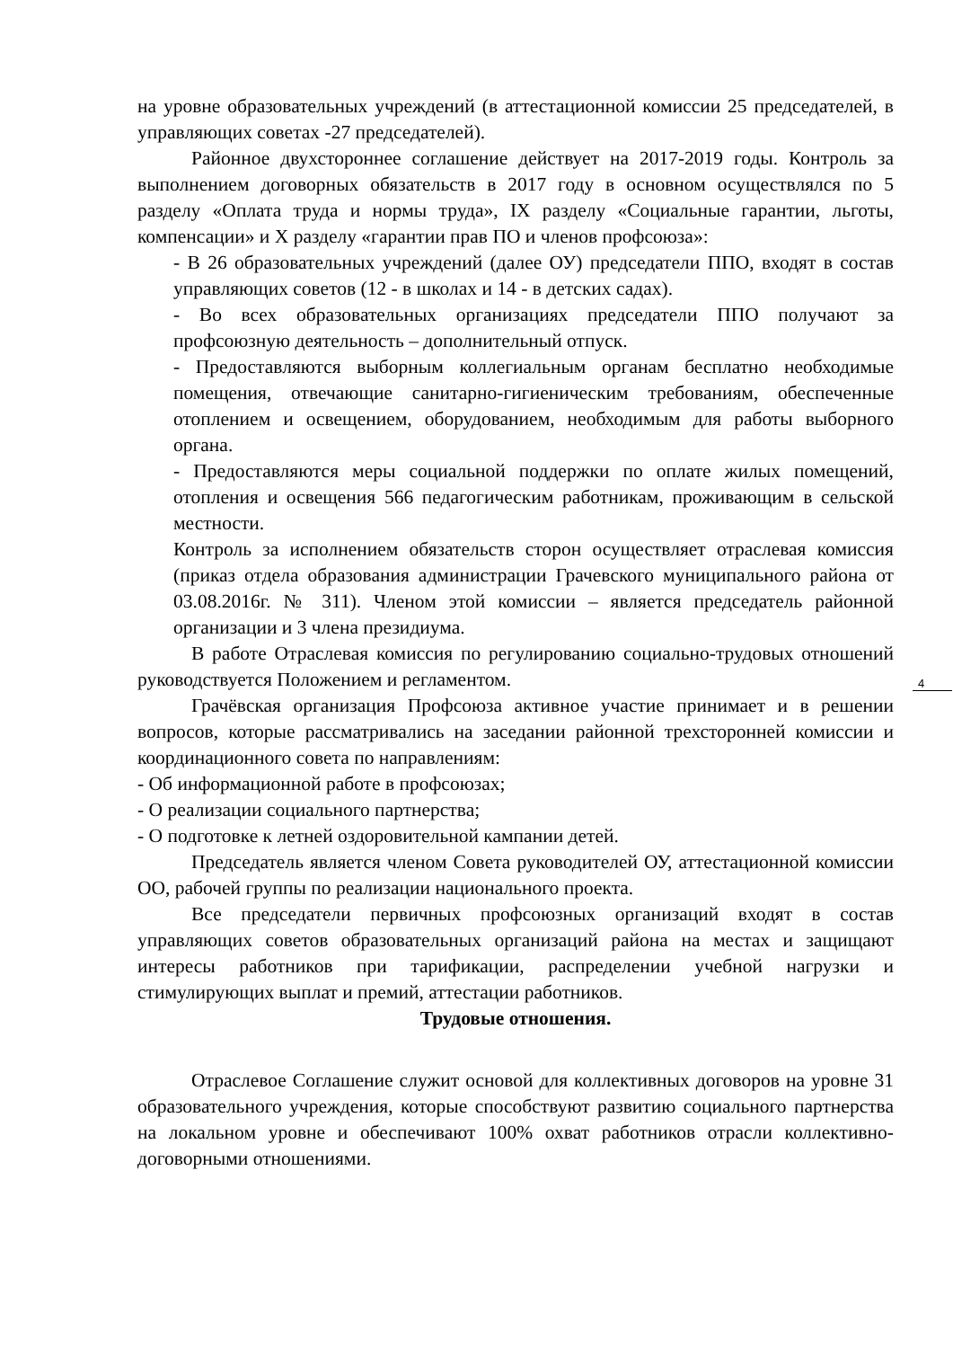на уровне образовательных учреждений (в аттестационной комиссии 25 председателей, в управляющих советах -27 председателей).
Районное двухстороннее соглашение действует на 2017-2019 годы. Контроль за выполнением договорных обязательств в 2017 году в основном осуществлялся по 5 разделу «Оплата труда и нормы труда», IX разделу «Социальные гарантии, льготы, компенсации» и X разделу «гарантии прав ПО и членов профсоюза»:
- В 26 образовательных учреждений (далее ОУ) председатели ППО, входят в состав управляющих советов (12 - в школах и 14 - в детских садах).
- Во всех образовательных организациях председатели ППО получают за профсоюзную деятельность – дополнительный отпуск.
- Предоставляются выборным коллегиальным органам бесплатно необходимые помещения, отвечающие санитарно-гигиеническим требованиям, обеспеченные отоплением и освещением, оборудованием, необходимым для работы выборного органа.
- Предоставляются меры социальной поддержки по оплате жилых помещений, отопления и освещения 566 педагогическим работникам, проживающим в сельской местности.
Контроль за исполнением обязательств сторон осуществляет отраслевая комиссия (приказ отдела образования администрации Грачевского муниципального района от 03.08.2016г. № 311). Членом этой комиссии – является председатель районной организации и 3 члена президиума.
В работе Отраслевая комиссия по регулированию социально-трудовых отношений руководствуется Положением и регламентом.
Грачёвская организация Профсоюза активное участие принимает и в решении вопросов, которые рассматривались на заседании районной трехсторонней комиссии и координационного совета по направлениям:
- Об информационной работе в профсоюзах;
- О реализации социального партнерства;
- О подготовке к летней оздоровительной кампании детей.
Председатель является членом Совета руководителей ОУ, аттестационной комиссии ОО, рабочей группы по реализации национального проекта.
Все председатели первичных профсоюзных организаций входят в состав управляющих советов образовательных организаций района на местах и защищают интересы работников при тарификации, распределении учебной нагрузки и стимулирующих выплат и премий, аттестации работников.
Трудовые отношения.
Отраслевое Соглашение служит основой для коллективных договоров на уровне 31 образовательного учреждения, которые способствуют развитию социального партнерства на локальном уровне и обеспечивают 100% охват работников отрасли коллективно-договорными отношениями.
4